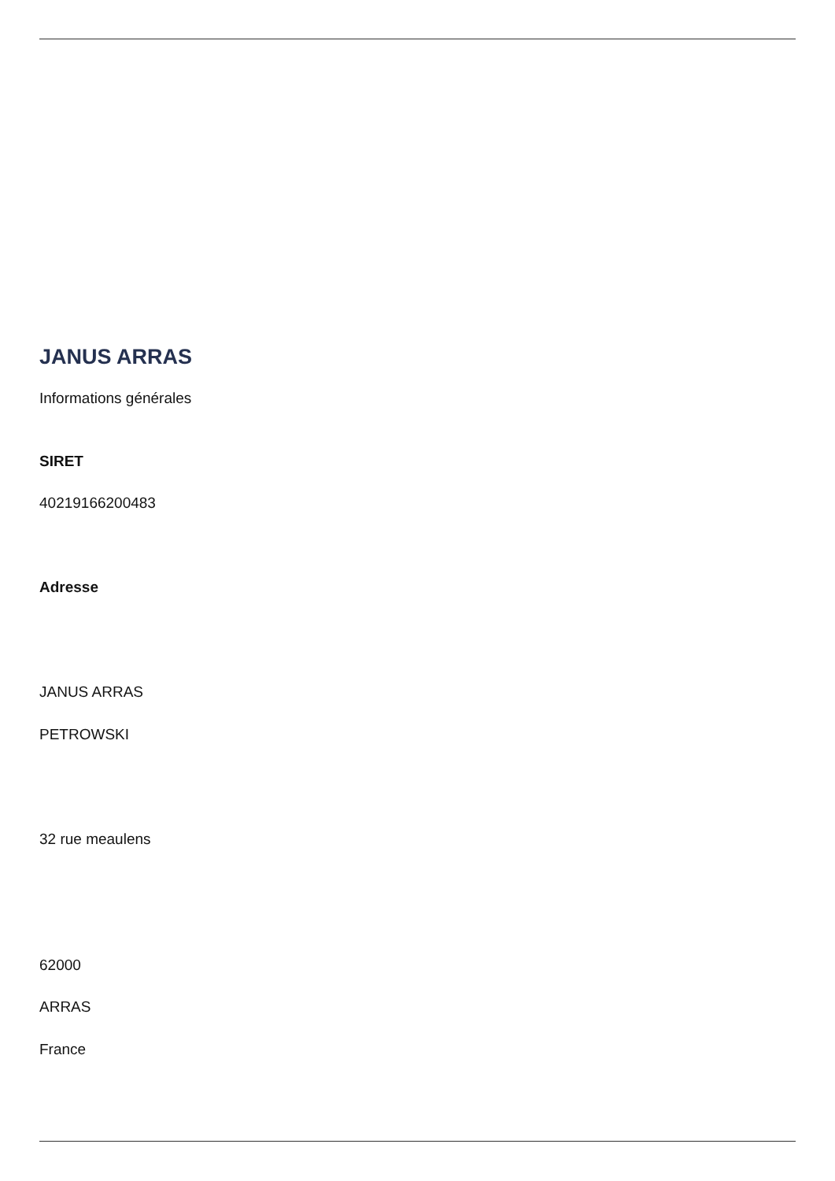JANUS ARRAS
Informations générales
SIRET
40219166200483
Adresse
JANUS ARRAS
PETROWSKI
32 rue meaulens
62000
ARRAS
France